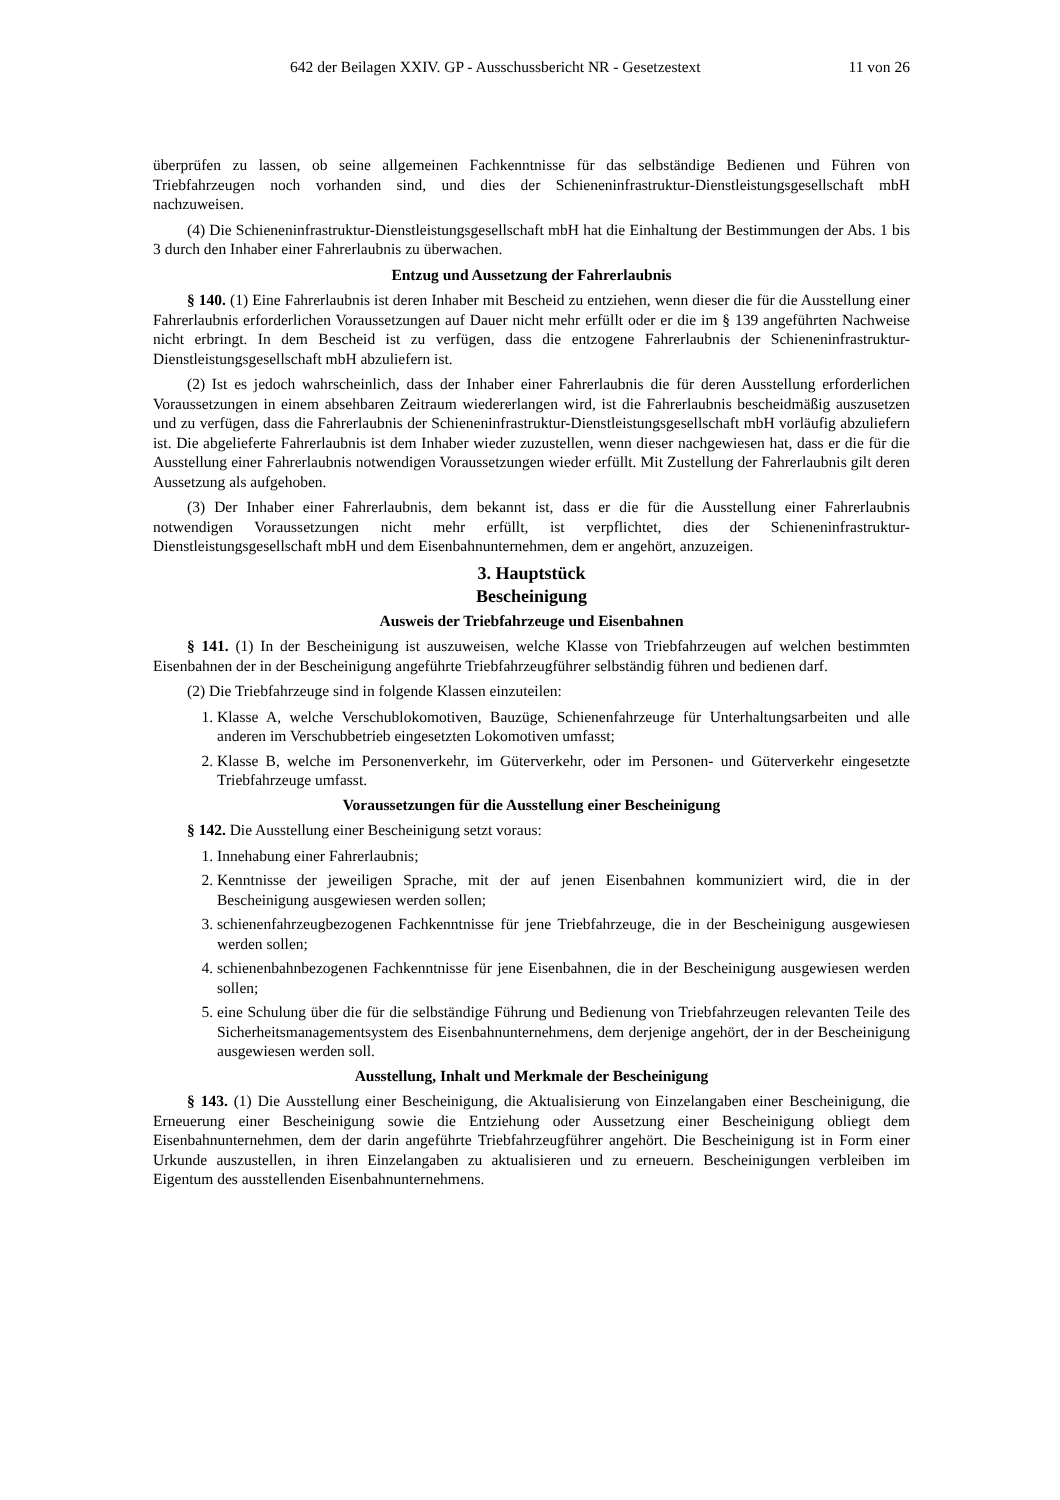642 der Beilagen XXIV. GP - Ausschussbericht NR - Gesetzestext 11 von 26
überprüfen zu lassen, ob seine allgemeinen Fachkenntnisse für das selbständige Bedienen und Führen von Triebfahrzeugen noch vorhanden sind, und dies der Schieneninfrastruktur-Dienstleistungsgesellschaft mbH nachzuweisen.
(4) Die Schieneninfrastruktur-Dienstleistungsgesellschaft mbH hat die Einhaltung der Bestimmungen der Abs. 1 bis 3 durch den Inhaber einer Fahrerlaubnis zu überwachen.
Entzug und Aussetzung der Fahrerlaubnis
§ 140. (1) Eine Fahrerlaubnis ist deren Inhaber mit Bescheid zu entziehen, wenn dieser die für die Ausstellung einer Fahrerlaubnis erforderlichen Voraussetzungen auf Dauer nicht mehr erfüllt oder er die im § 139 angeführten Nachweise nicht erbringt. In dem Bescheid ist zu verfügen, dass die entzogene Fahrerlaubnis der Schieneninfrastruktur-Dienstleistungsgesellschaft mbH abzuliefern ist.
(2) Ist es jedoch wahrscheinlich, dass der Inhaber einer Fahrerlaubnis die für deren Ausstellung erforderlichen Voraussetzungen in einem absehbaren Zeitraum wiedererlangen wird, ist die Fahrerlaubnis bescheidmäßig auszusetzen und zu verfügen, dass die Fahrerlaubnis der Schieneninfrastruktur-Dienstleistungsgesellschaft mbH vorläufig abzuliefern ist. Die abgelieferte Fahrerlaubnis ist dem Inhaber wieder zuzustellen, wenn dieser nachgewiesen hat, dass er die für die Ausstellung einer Fahrerlaubnis notwendigen Voraussetzungen wieder erfüllt. Mit Zustellung der Fahrerlaubnis gilt deren Aussetzung als aufgehoben.
(3) Der Inhaber einer Fahrerlaubnis, dem bekannt ist, dass er die für die Ausstellung einer Fahrerlaubnis notwendigen Voraussetzungen nicht mehr erfüllt, ist verpflichtet, dies der Schieneninfrastruktur-Dienstleistungsgesellschaft mbH und dem Eisenbahnunternehmen, dem er angehört, anzuzeigen.
3. Hauptstück
Bescheinigung
Ausweis der Triebfahrzeuge und Eisenbahnen
§ 141. (1) In der Bescheinigung ist auszuweisen, welche Klasse von Triebfahrzeugen auf welchen bestimmten Eisenbahnen der in der Bescheinigung angeführte Triebfahrzeugführer selbständig führen und bedienen darf.
(2) Die Triebfahrzeuge sind in folgende Klassen einzuteilen:
1. Klasse A, welche Verschublokomotiven, Bauzüge, Schienenfahrzeuge für Unterhaltungsarbeiten und alle anderen im Verschubbetrieb eingesetzten Lokomotiven umfasst;
2. Klasse B, welche im Personenverkehr, im Güterverkehr, oder im Personen- und Güterverkehr eingesetzte Triebfahrzeuge umfasst.
Voraussetzungen für die Ausstellung einer Bescheinigung
§ 142. Die Ausstellung einer Bescheinigung setzt voraus:
1. Innehabung einer Fahrerlaubnis;
2. Kenntnisse der jeweiligen Sprache, mit der auf jenen Eisenbahnen kommuniziert wird, die in der Bescheinigung ausgewiesen werden sollen;
3. schienenfahrzeugbezogenen Fachkenntnisse für jene Triebfahrzeuge, die in der Bescheinigung ausgewiesen werden sollen;
4. schienenbahnbezogenen Fachkenntnisse für jene Eisenbahnen, die in der Bescheinigung ausgewiesen werden sollen;
5. eine Schulung über die für die selbständige Führung und Bedienung von Triebfahrzeugen relevanten Teile des Sicherheitsmanagementsystem des Eisenbahnunternehmens, dem derjenige angehört, der in der Bescheinigung ausgewiesen werden soll.
Ausstellung, Inhalt und Merkmale der Bescheinigung
§ 143. (1) Die Ausstellung einer Bescheinigung, die Aktualisierung von Einzelangaben einer Bescheinigung, die Erneuerung einer Bescheinigung sowie die Entziehung oder Aussetzung einer Bescheinigung obliegt dem Eisenbahnunternehmen, dem der darin angeführte Triebfahrzeugführer angehört. Die Bescheinigung ist in Form einer Urkunde auszustellen, in ihren Einzelangaben zu aktualisieren und zu erneuern. Bescheinigungen verbleiben im Eigentum des ausstellenden Eisenbahnunternehmens.